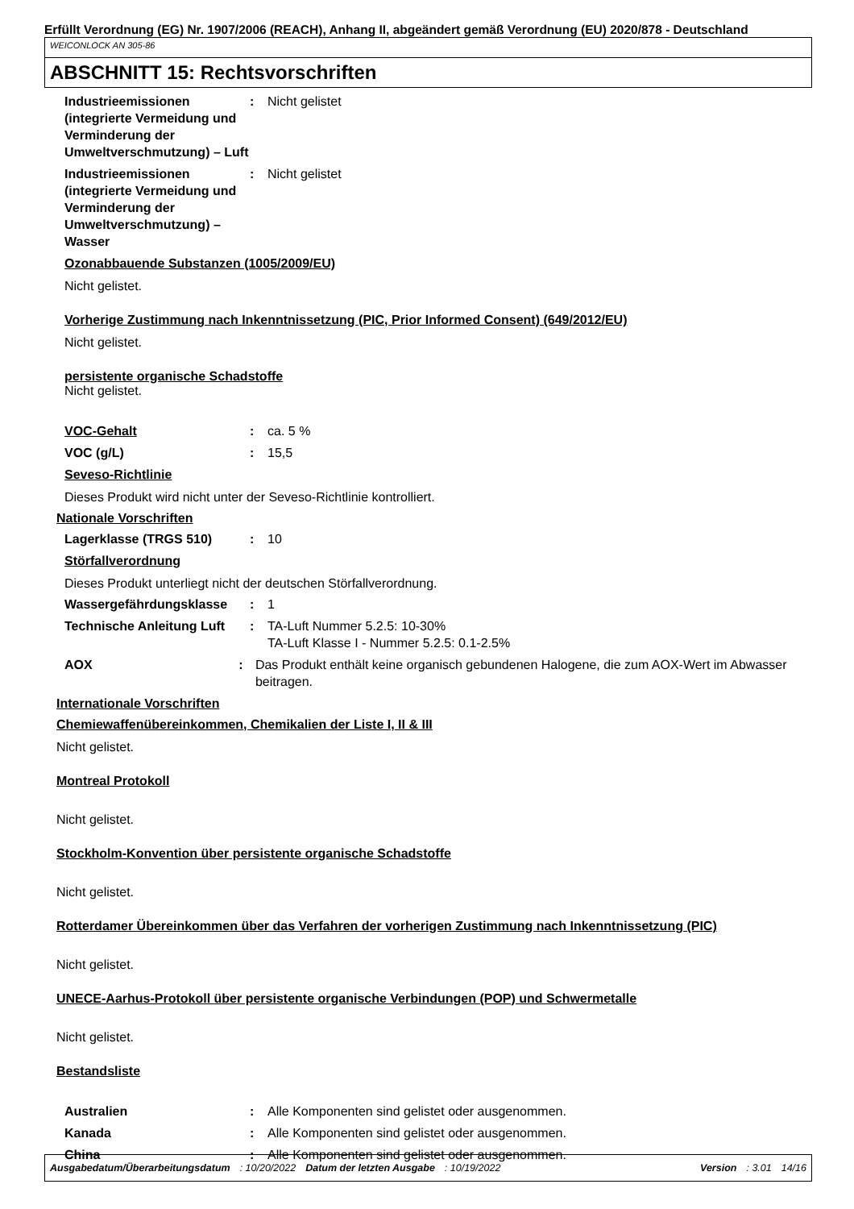Erfüllt Verordnung (EG) Nr. 1907/2006 (REACH), Anhang II, abgeändert gemäß Verordnung (EU) 2020/878 - Deutschland
WEICONLOCK AN 305-86
ABSCHNITT 15: Rechtsvorschriften
Industrieemissionen (integrierte Vermeidung und Verminderung der Umweltverschmutzung) – Luft
: Nicht gelistet
Industrieemissionen (integrierte Vermeidung und Verminderung der Umweltverschmutzung) – Wasser
: Nicht gelistet
Ozonabbauende Substanzen (1005/2009/EU)
Nicht gelistet.
Vorherige Zustimmung nach Inkenntnissetzung (PIC, Prior Informed Consent) (649/2012/EU)
Nicht gelistet.
persistente organische Schadstoffe
Nicht gelistet.
VOC-Gehalt
: ca. 5 %
VOC (g/L) : 15,5
Seveso-Richtlinie
Dieses Produkt wird nicht unter der Seveso-Richtlinie kontrolliert.
Nationale Vorschriften
Lagerklasse (TRGS 510) : 10
Störfallverordnung
Dieses Produkt unterliegt nicht der deutschen Störfallverordnung.
Wassergefährdungsklasse : 1
Technische Anleitung Luft
: TA-Luft Nummer 5.2.5: 10-30%
TA-Luft Klasse I - Nummer 5.2.5: 0.1-2.5%
AOX : Das Produkt enthält keine organisch gebundenen Halogene, die zum AOX-Wert im Abwasser beitragen.
Internationale Vorschriften
Chemiewaffenübereinkommen, Chemikalien der Liste I, II & III
Nicht gelistet.
Montreal Protokoll
Nicht gelistet.
Stockholm-Konvention über persistente organische Schadstoffe
Nicht gelistet.
Rotterdamer Übereinkommen über das Verfahren der vorherigen Zustimmung nach Inkenntnissetzung (PIC)
Nicht gelistet.
UNECE-Aarhus-Protokoll über persistente organische Verbindungen (POP) und Schwermetalle
Nicht gelistet.
Bestandsliste
Australien : Alle Komponenten sind gelistet oder ausgenommen.
Kanada : Alle Komponenten sind gelistet oder ausgenommen.
China : Alle Komponenten sind gelistet oder ausgenommen.
Ausgabedatum/Überarbeitungsdatum : 10/20/2022 Datum der letzten Ausgabe : 10/19/2022 Version : 3.01 14/16